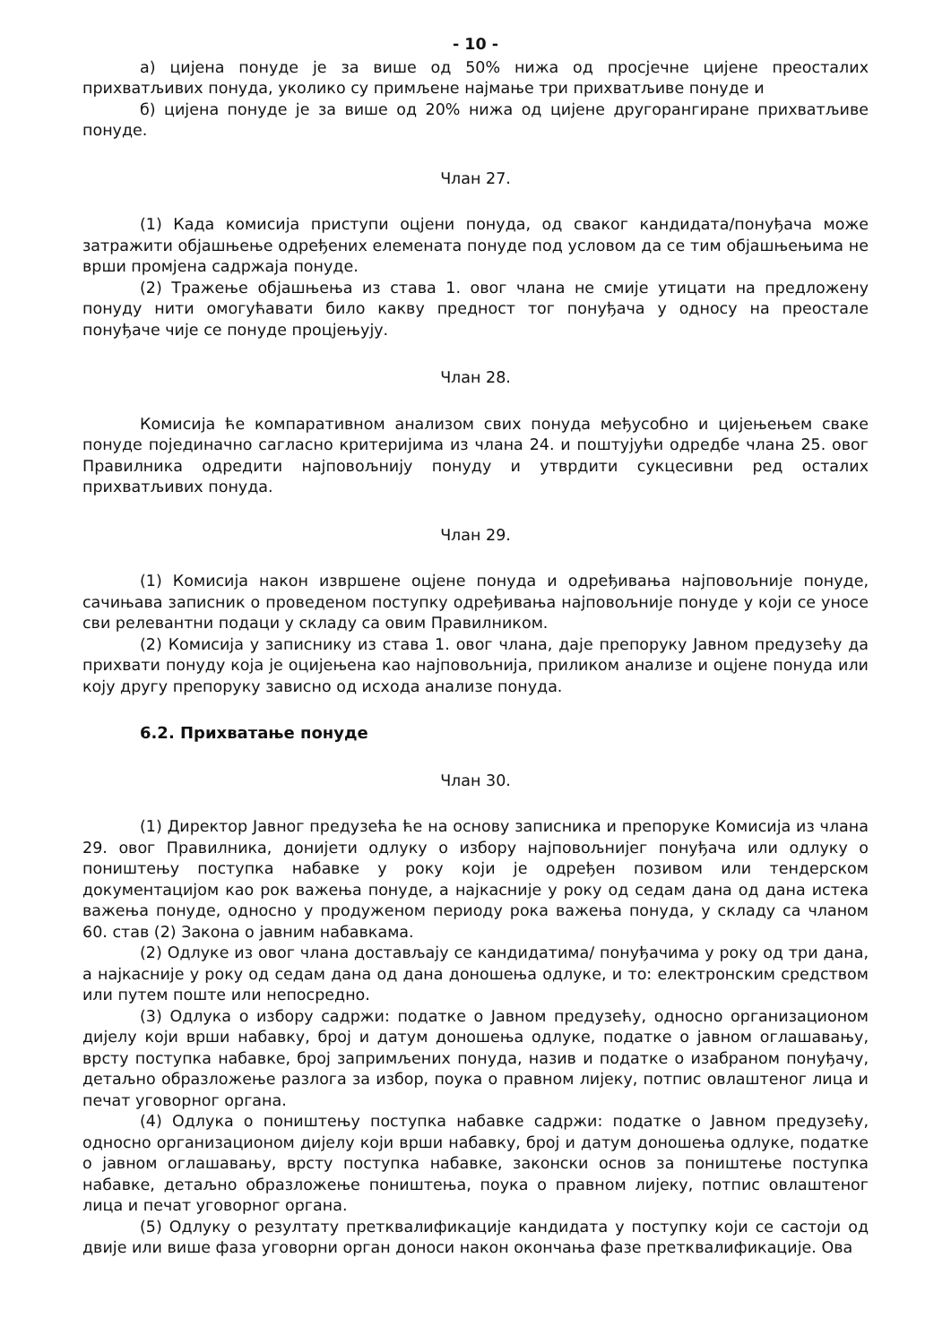- 10 -
а) цијена понуде је за више од 50% нижа од просјечне цијене преосталих прихватљивих понуда, уколико су примљене најмање три прихватљиве понуде и
б) цијена понуде је за више од 20% нижа од цијене другорангиране прихватљиве понуде.
Члан 27.
(1) Када комисија приступи оцјени понуда, од сваког кандидата/понуђача може затражити објашњење одређених елемената понуде под условом да се тим објашњењима не врши промјена садржаја понуде.
(2) Тражење објашњења из става 1. овог члана не смије утицати на предложену понуду нити омогућавати било какву предност тог понуђача у односу на преостале понуђаче чије се понуде процјењују.
Члан 28.
Комисија ће компаративном анализом свих понуда међусобно и цијењењем сваке понуде појединачно сагласно критеријима из члана 24. и поштујући одредбе члана 25. овог Правилника одредити најповољнију понуду и утврдити сукцесивни ред осталих прихватљивих понуда.
Члан 29.
(1) Комисија након извршене оцјене понуда и одређивања најповољније понуде, сачињава записник о проведеном поступку одређивања најповољније понуде у који се уносе сви релевантни подаци у складу са овим Правилником.
(2) Комисија у записнику из става 1. овог члана, даје препоруку Јавном предузећу да прихвати понуду која је оцијењена као најповољнија, приликом анализе и оцјене понуда или коју другу препоруку зависно од исхода анализе понуда.
6.2. Прихватање понуде
Члан 30.
(1) Директор Јавног предузећа ће на основу записника и препоруке Комисија из члана 29. овог Правилника, донијети одлуку о избору најповољнијег понуђача или одлуку о поништењу поступка набавке у року који је одређен позивом или тендерском документацијом као рок важења понуде, а најкасније у року од седам дана од дана истека важења понуде, односно у продуженом периоду рока важења понуда, у складу са чланом 60. став (2) Закона о јавним набавкама.
(2) Одлуке из овог члана достављају се кандидатима/ понуђачима у року од три дана, а најкасније у року од седам дана од дана доношења одлуке, и то: електронским средством или путем поште или непосредно.
(3) Одлука о избору садржи: податке о Јавном предузећу, односно организационом дијелу који врши набавку, број и датум доношења одлуке, податке о јавном оглашавању, врсту поступка набавке, број запримљених понуда, назив и податке о изабраном понуђачу, детаљно образложење разлога за избор, поука о правном лијеку, потпис овлаштеног лица и печат уговорног органа.
(4) Одлука о поништењу поступка набавке садржи: податке о Јавном предузећу, односно организационом дијелу који врши набавку, број и датум доношења одлуке, податке о јавном оглашавању, врсту поступка набавке, законски основ за поништење поступка набавке, детаљно образложење поништења, поука о правном лијеку, потпис овлаштеног лица и печат уговорног органа.
(5) Одлуку о резултату претквалификације кандидата у поступку који се састоји од двије или више фаза уговорни орган доноси након окончања фазе претквалификације. Ова